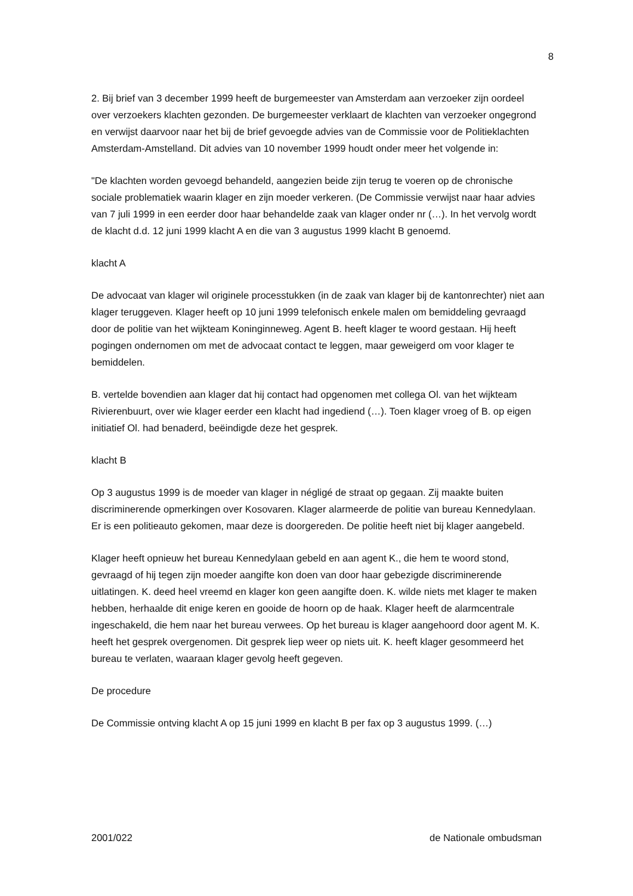8
2. Bij brief van 3 december 1999 heeft de burgemeester van Amsterdam aan verzoeker zijn oordeel over verzoekers klachten gezonden. De burgemeester verklaart de klachten van verzoeker ongegrond en verwijst daarvoor naar het bij de brief gevoegde advies van de Commissie voor de Politieklachten Amsterdam-Amstelland. Dit advies van 10 november 1999 houdt onder meer het volgende in:
"De klachten worden gevoegd behandeld, aangezien beide zijn terug te voeren op de chronische sociale problematiek waarin klager en zijn moeder verkeren. (De Commissie verwijst naar haar advies van 7 juli 1999 in een eerder door haar behandelde zaak van klager onder nr (…). In het vervolg wordt de klacht d.d. 12 juni 1999 klacht A en die van 3 augustus 1999 klacht B genoemd.
klacht A
De advocaat van klager wil originele processtukken (in de zaak van klager bij de kantonrechter) niet aan klager teruggeven. Klager heeft op 10 juni 1999 telefonisch enkele malen om bemiddeling gevraagd door de politie van het wijkteam Koninginneweg. Agent B. heeft klager te woord gestaan. Hij heeft pogingen ondernomen om met de advocaat contact te leggen, maar geweigerd om voor klager te bemiddelen.
B. vertelde bovendien aan klager dat hij contact had opgenomen met collega Ol. van het wijkteam Rivierenbuurt, over wie klager eerder een klacht had ingediend (…). Toen klager vroeg of B. op eigen initiatief Ol. had benaderd, beëindigde deze het gesprek.
klacht B
Op 3 augustus 1999 is de moeder van klager in négligé de straat op gegaan. Zij maakte buiten discriminerende opmerkingen over Kosovaren. Klager alarmeerde de politie van bureau Kennedylaan. Er is een politieauto gekomen, maar deze is doorgereden. De politie heeft niet bij klager aangebeld.
Klager heeft opnieuw het bureau Kennedylaan gebeld en aan agent K., die hem te woord stond, gevraagd of hij tegen zijn moeder aangifte kon doen van door haar gebezigde discriminerende uitlatingen. K. deed heel vreemd en klager kon geen aangifte doen. K. wilde niets met klager te maken hebben, herhaalde dit enige keren en gooide de hoorn op de haak. Klager heeft de alarmcentrale ingeschakeld, die hem naar het bureau verwees. Op het bureau is klager aangehoord door agent M. K. heeft het gesprek overgenomen. Dit gesprek liep weer op niets uit. K. heeft klager gesommeerd het bureau te verlaten, waaraan klager gevolg heeft gegeven.
De procedure
De Commissie ontving klacht A op 15 juni 1999 en klacht B per fax op 3 augustus 1999. (…)
2001/022 de Nationale ombudsman